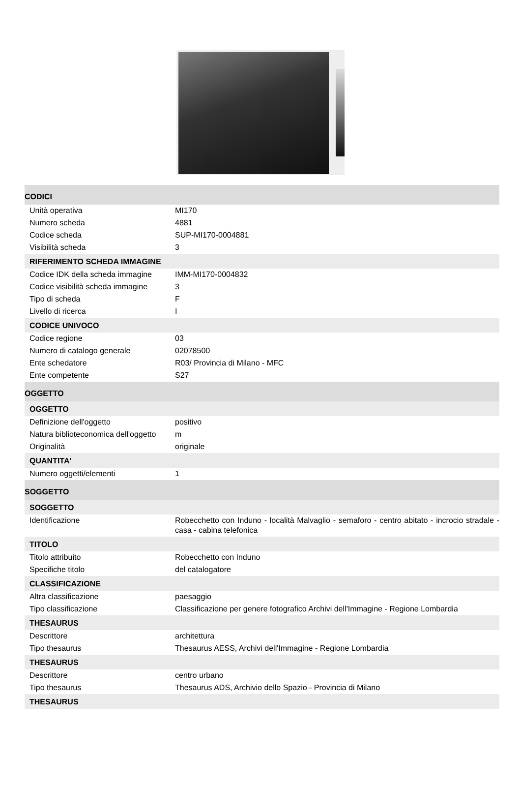| CODICI | |
| Unità operativa | MI170 |
| Numero scheda | 4881 |
| Codice scheda | SUP-MI170-0004881 |
| Visibilità scheda | 3 |
| RIFERIMENTO SCHEDA IMMAGINE | |
| Codice IDK della scheda immagine | IMM-MI170-0004832 |
| Codice visibilità scheda immagine | 3 |
| Tipo di scheda | F |
| Livello di ricerca | I |
| CODICE UNIVOCO | |
| Codice regione | 03 |
| Numero di catalogo generale | 02078500 |
| Ente schedatore | R03/ Provincia di Milano - MFC |
| Ente competente | S27 |
| OGGETTO | |
| OGGETTO | |
| Definizione dell'oggetto | positivo |
| Natura biblioteconomica dell'oggetto | m |
| Originalità | originale |
| QUANTITA' | |
| Numero oggetti/elementi | 1 |
| SOGGETTO | |
| SOGGETTO | |
| Identificazione | Robecchetto con Induno - località Malvaglio - semaforo - centro abitato - incrocio stradale - casa - cabina telefonica |
| TITOLO | |
| Titolo attribuito | Robecchetto con Induno |
| Specifiche titolo | del catalogatore |
| CLASSIFICAZIONE | |
| Altra classificazione | paesaggio |
| Tipo classificazione | Classificazione per genere fotografico Archivi dell'Immagine - Regione Lombardia |
| THESAURUS | |
| Descrittore | architettura |
| Tipo thesaurus | Thesaurus AESS, Archivi dell'Immagine - Regione Lombardia |
| THESAURUS | |
| Descrittore | centro urbano |
| Tipo thesaurus | Thesaurus ADS, Archivio dello Spazio - Provincia di Milano |
| THESAURUS | |